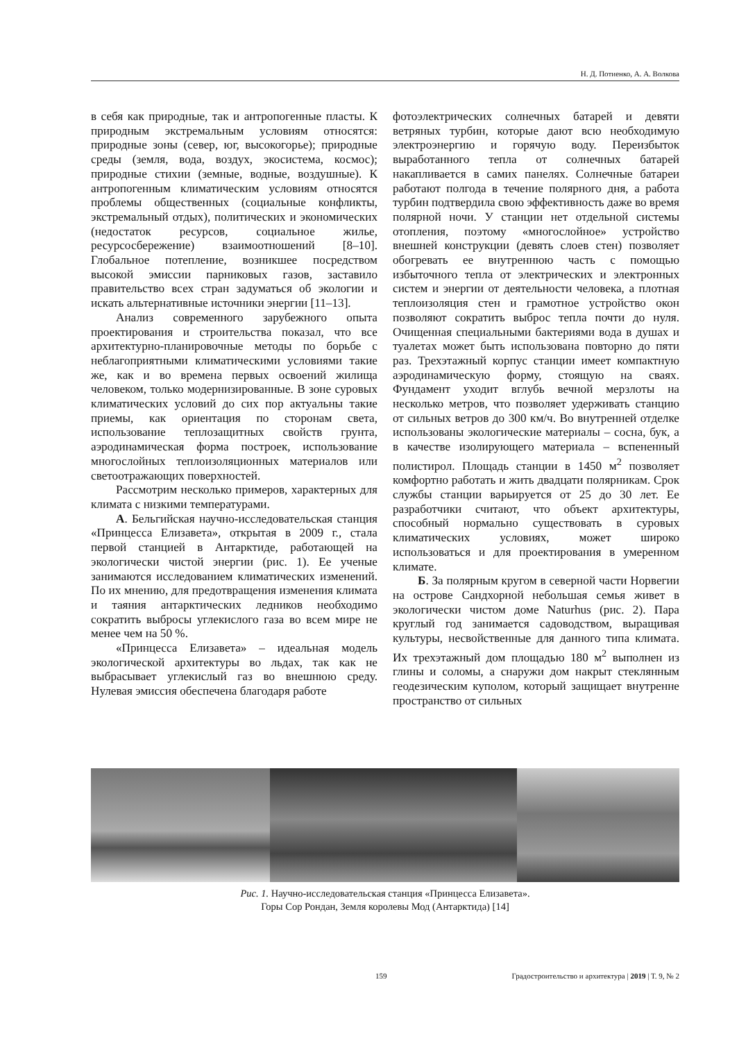Н. Д. Потиенко, А. А. Волкова
в себя как природные, так и антропогенные пласты. К природным экстремальным условиям относятся: природные зоны (север, юг, высокогорье); природные среды (земля, вода, воздух, экосистема, космос); природные стихии (земные, водные, воздушные). К антропогенным климатическим условиям относятся проблемы общественных (социальные конфликты, экстремальный отдых), политических и экономических (недостаток ресурсов, социальное жилье, ресурсосбережение) взаимоотношений [8–10]. Глобальное потепление, возникшее посредством высокой эмиссии парниковых газов, заставило правительство всех стран задуматься об экологии и искать альтернативные источники энергии [11–13].
Анализ современного зарубежного опыта проектирования и строительства показал, что все архитектурно-планировочные методы по борьбе с неблагоприятными климатическими условиями такие же, как и во времена первых освоений жилища человеком, только модернизированные. В зоне суровых климатических условий до сих пор актуальны такие приемы, как ориентация по сторонам света, использование теплозащитных свойств грунта, аэродинамическая форма построек, использование многослойных теплоизоляционных материалов или светоотражающих поверхностей.
Рассмотрим несколько примеров, характерных для климата с низкими температурами.
А. Бельгийская научно-исследовательская станция «Принцесса Елизавета», открытая в 2009 г., стала первой станцией в Антарктиде, работающей на экологически чистой энергии (рис. 1). Ее ученые занимаются исследованием климатических изменений. По их мнению, для предотвращения изменения климата и таяния антарктических ледников необходимо сократить выбросы углекислого газа во всем мире не менее чем на 50 %.
«Принцесса Елизавета» – идеальная модель экологической архитектуры во льдах, так как не выбрасывает углекислый газ во внешнюю среду. Нулевая эмиссия обеспечена благодаря работе
фотоэлектрических солнечных батарей и девяти ветряных турбин, которые дают всю необходимую электроэнергию и горячую воду. Переизбыток выработанного тепла от солнечных батарей накапливается в самих панелях. Солнечные батареи работают полгода в течение полярного дня, а работа турбин подтвердила свою эффективность даже во время полярной ночи. У станции нет отдельной системы отопления, поэтому «многослойное» устройство внешней конструкции (девять слоев стен) позволяет обогревать ее внутреннюю часть с помощью избыточного тепла от электрических и электронных систем и энергии от деятельности человека, а плотная теплоизоляция стен и грамотное устройство окон позволяют сократить выброс тепла почти до нуля. Очищенная специальными бактериями вода в душах и туалетах может быть использована повторно до пяти раз. Трехэтажный корпус станции имеет компактную аэродинамическую форму, стоящую на сваях. Фундамент уходит вглубь вечной мерзлоты на несколько метров, что позволяет удерживать станцию от сильных ветров до 300 км/ч. Во внутренней отделке использованы экологические материалы – сосна, бук, а в качестве изолирующего материала – вспененный полистирол. Площадь станции в 1450 м<sup>2</sup> позволяет комфортно работать и жить двадцати полярникам. Срок службы станции варьируется от 25 до 30 лет. Ее разработчики считают, что объект архитектуры, способный нормально существовать в суровых климатических условиях, может широко использоваться и для проектирования в умеренном климате.
Б. За полярным кругом в северной части Норвегии на острове Сандхорной небольшая семья живет в экологически чистом доме Naturhus (рис. 2). Пара круглый год занимается садоводством, выращивая культуры, несвойственные для данного типа климата. Их трехэтажный дом площадью 180 м<sup>2</sup> выполнен из глины и соломы, а снаружи дом накрыт стеклянным геодезическим куполом, который защищает внутренне пространство от сильных
Рис. 1. Научно-исследовательская станция «Принцесса Елизавета».
Горы Сор Рондан, Земля королевы Мод (Антарктида) [14]
159 Градостроительство и архитектура | 2019 | Т. 9, № 2